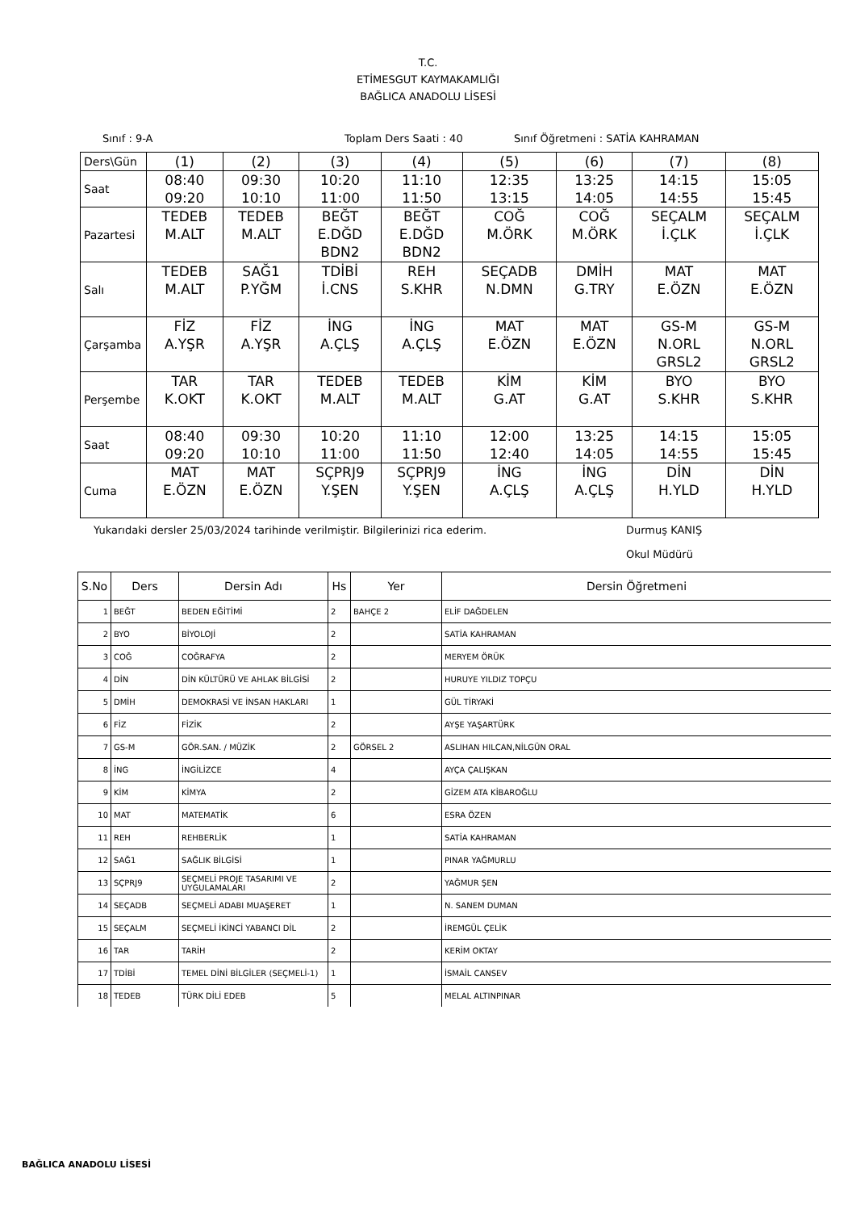T.C.
ETİMESGUT KAYMAKAMLIĞI
BAĞLICA ANADOLU LİSESİ
Sınıf : 9-A Toplam Ders Saati : 40 Sınıf Öğretmeni : SATİA KAHRAMAN
| Ders\Gün | (1) | (2) | (3) | (4) | (5) | (6) | (7) | (8) |
| Saat | 08:40 09:20 | 09:30 10:10 | 10:20 11:00 | 11:10 11:50 | 12:35 13:15 | 13:25 14:05 | 14:15 14:55 | 15:05 15:45 |
| Pazartesi | TEDEB M.ALT | TEDEB M.ALT | BEĞT E.DĞD BDN2 | BEĞT E.DĞD BDN2 | COĞ M.ÖRK | COĞ M.ÖRK | SEÇALM İ.ÇLK | SEÇALM İ.ÇLK |
| Salı | TEDEB M.ALT | SAĞ1 P.YĞM | TDİBİ İ.CNS | REH S.KHR | SEÇADB N.DMN | DMİH G.TRY | MAT E.ÖZN | MAT E.ÖZN |
| Çarşamba | FİZ A.YŞR | FİZ A.YŞR | İNG A.ÇLŞ | İNG A.ÇLŞ | MAT E.ÖZN | MAT E.ÖZN | GS-M N.ORL GRSL2 | GS-M N.ORL GRSL2 |
| Perşembe | TAR K.OKT | TAR K.OKT | TEDEB M.ALT | TEDEB M.ALT | KİM G.AT | KİM G.AT | BYO S.KHR | BYO S.KHR |
| Saat | 08:40 09:20 | 09:30 10:10 | 10:20 11:00 | 11:10 11:50 | 12:00 12:40 | 13:25 14:05 | 14:15 14:55 | 15:05 15:45 |
| Cuma | MAT E.ÖZN | MAT E.ÖZN | SÇPRJ9 Y.ŞEN | SÇPRJ9 Y.ŞEN | İNG A.ÇLŞ | İNG A.ÇLŞ | DİN H.YLD | DİN H.YLD |
Yukarıdaki dersler 25/03/2024 tarihinde verilmiştir. Bilgilerinizi rica ederim. Durmuş KANIŞ
Okul Müdürü
| S.No | Ders | Dersin Adı | Hs | Yer | Dersin Öğretmeni |
| --- | --- | --- | --- | --- | --- |
| 1 | BEĞT | BEDEN EĞİTİMİ | 2 | BAHÇE 2 | ELİF DAĞDELEN |
| 2 | BYO | BİYOLOJİ | 2 | | SATİA KAHRAMAN |
| 3 | COĞ | COĞRAFYA | 2 | | MERYEM ÖRÜK |
| 4 | DİN | DİN KÜLTÜRÜ VE AHLAK BİLGİSİ | 2 | | HURUYE YILDIZ TOPÇU |
| 5 | DMİH | DEMOKRASİ VE İNSAN HAKLARI | 1 | | GÜL TİRYAKİ |
| 6 | FİZ | FİZİK | 2 | | AYŞE YAŞARTÜRK |
| 7 | GS-M | GÖR.SAN. / MÜZİK | 2 | GÖRSEL 2 | ASLIHAN HILCAN,NİLGÜN ORAL |
| 8 | İNG | İNGİLİZCE | 4 | | AYÇA ÇALIŞKAN |
| 9 | KİM | KİMYA | 2 | | GİZEM ATA KİBAROĞLU |
| 10 | MAT | MATEMATİK | 6 | | ESRA ÖZEN |
| 11 | REH | REHBERLİK | 1 | | SATİA KAHRAMAN |
| 12 | SAĞ1 | SAĞLIK BİLGİSİ | 1 | | PINAR YAĞMURLU |
| 13 | SÇPRJ9 | SEÇMELİ PROJE TASARIMI VE UYGULAMALARI | 2 | | YAĞMUR ŞEN |
| 14 | SEÇADB | SEÇMELİ ADABI MUAŞERET | 1 | | N. SANEM DUMAN |
| 15 | SEÇALM | SEÇMELİ İKİNCİ YABANCI DİL | 2 | | İREMGÜL ÇELİK |
| 16 | TAR | TARİH | 2 | | KERİM OKTAY |
| 17 | TDİBİ | TEMEL DİNİ BİLGİLER (SEÇMELİ-1) | 1 | | İSMAİL CANSEV |
| 18 | TEDEB | TÜRK DİLİ EDEB | 5 | | MELAL ALTINPINAR |
BAĞLICA ANADOLU LİSESİ